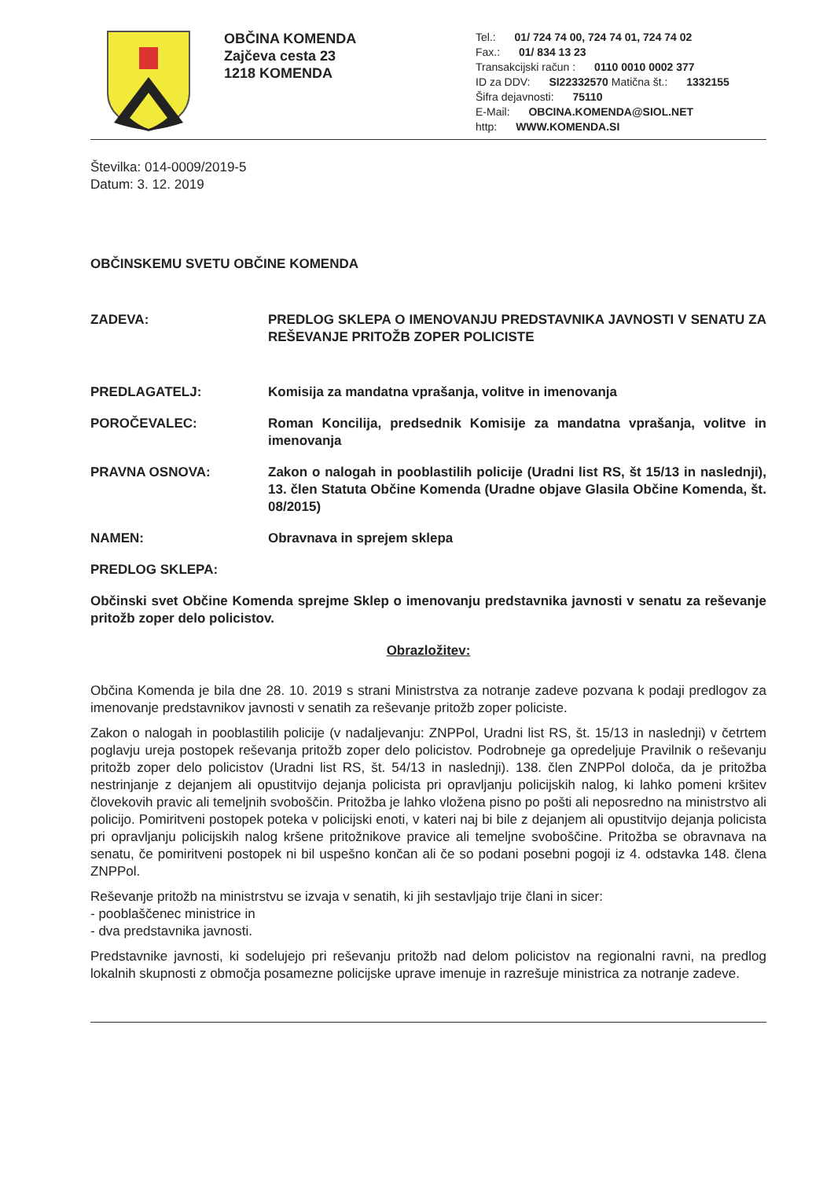OBČINA KOMENDA
Zajčeva cesta 23
1218 KOMENDA
Tel.: 01/ 724 74 00, 724 74 01, 724 74 02
Fax.: 01/ 834 13 23
Transakcijski račun : 0110 0010 0002 377
ID za DDV: SI22332570 Matična št.: 1332155
Šifra dejavnosti: 75110
E-Mail: OBCINA.KOMENDA@SIOL.NET
http: WWW.KOMENDA.SI
Številka: 014-0009/2019-5
Datum: 3. 12. 2019
OBČINSKEMU SVETU OBČINE KOMENDA
ZADEVA: PREDLOG SKLEPA O IMENOVANJU PREDSTAVNIKA JAVNOSTI V SENATU ZA REŠEVANJE PRITOŽB ZOPER POLICISTE
PREDLAGATELJ: Komisija za mandatna vprašanja, volitve in imenovanja
POROČEVALEC: Roman Koncilija, predsednik Komisije za mandatna vprašanja, volitve in imenovanja
PRAVNA OSNOVA: Zakon o nalogah in pooblastilih policije (Uradni list RS, št 15/13 in naslednji), 13. člen Statuta Občine Komenda (Uradne objave Glasila Občine Komenda, št. 08/2015)
NAMEN: Obravnava in sprejem sklepa
PREDLOG SKLEPA:
Občinski svet Občine Komenda sprejme Sklep o imenovanju predstavnika javnosti v senatu za reševanje pritožb zoper delo policistov.
Obrazložitev:
Občina Komenda je bila dne 28. 10. 2019 s strani Ministrstva za notranje zadeve pozvana k podaji predlogov za imenovanje predstavnikov javnosti v senatih za reševanje pritožb zoper policiste.
Zakon o nalogah in pooblastilih policije (v nadaljevanju: ZNPPol, Uradni list RS, št. 15/13 in naslednji) v četrtem poglavju ureja postopek reševanja pritožb zoper delo policistov. Podrobneje ga opredeljuje Pravilnik o reševanju pritožb zoper delo policistov (Uradni list RS, št. 54/13 in naslednji). 138. člen ZNPPol določa, da je pritožba nestrinjanje z dejanjem ali opustitvijo dejanja policista pri opravljanju policijskih nalog, ki lahko pomeni kršitev človekovih pravic ali temeljnih svoboščin. Pritožba je lahko vložena pisno po pošti ali neposredno na ministrstvo ali policijo. Pomiritveni postopek poteka v policijski enoti, v kateri naj bi bile z dejanjem ali opustitvijo dejanja policista pri opravljanju policijskih nalog kršene pritožnikove pravice ali temeljne svoboščine. Pritožba se obravnava na senatu, če pomiritveni postopek ni bil uspešno končan ali če so podani posebni pogoji iz 4. odstavka 148. člena ZNPPol.
Reševanje pritožb na ministrstvu se izvaja v senatih, ki jih sestavljajo trije člani in sicer:
- pooblaščenec ministrice in
- dva predstavnika javnosti.
Predstavnike javnosti, ki sodelujejo pri reševanju pritožb nad delom policistov na regionalni ravni, na predlog lokalnih skupnosti z območja posamezne policijske uprave imenuje in razrešuje ministrica za notranje zadeve.